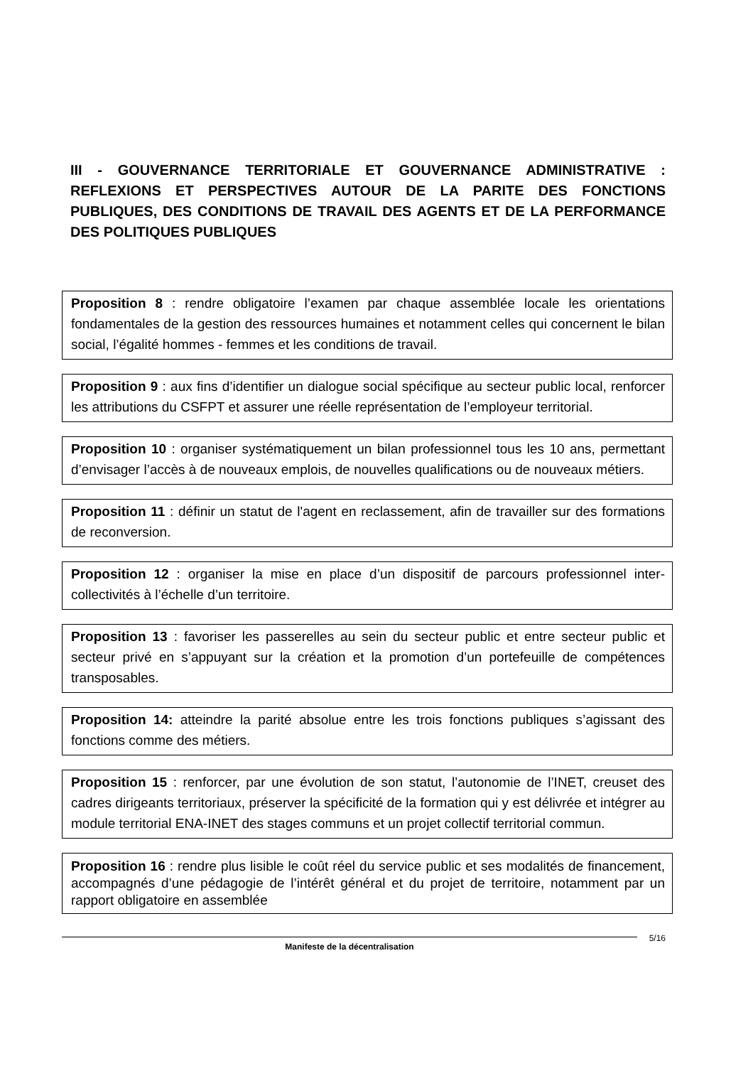III - GOUVERNANCE TERRITORIALE ET GOUVERNANCE ADMINISTRATIVE : REFLEXIONS ET PERSPECTIVES AUTOUR DE LA PARITE DES FONCTIONS PUBLIQUES, DES CONDITIONS DE TRAVAIL DES AGENTS ET DE LA PERFORMANCE DES POLITIQUES PUBLIQUES
Proposition 8 : rendre obligatoire l’examen par chaque assemblée locale les orientations fondamentales de la gestion des ressources humaines et notamment celles qui concernent le bilan social, l’égalité hommes - femmes et les conditions de travail.
Proposition 9 : aux fins d’identifier un dialogue social spécifique au secteur public local, renforcer les attributions du CSFPT et assurer une réelle représentation de l’employeur territorial.
Proposition 10 : organiser systématiquement un bilan professionnel tous les 10 ans, permettant d’envisager l’accès à de nouveaux emplois, de nouvelles qualifications ou de nouveaux métiers.
Proposition 11 : définir un statut de l'agent en reclassement, afin de travailler sur des formations de reconversion.
Proposition 12 : organiser la mise en place d’un dispositif de parcours professionnel inter-collectivités à l’échelle d’un territoire.
Proposition 13 : favoriser les passerelles au sein du secteur public et entre secteur public et secteur privé en s’appuyant sur la création et la promotion d’un portefeuille de compétences transposables.
Proposition 14: atteindre la parité absolue entre les trois fonctions publiques s’agissant des fonctions comme des métiers.
Proposition 15 : renforcer, par une évolution de son statut, l’autonomie de l’INET, creuset des cadres dirigeants territoriaux, préserver la spécificité de la formation qui y est délivrée et intégrer au module territorial ENA-INET des stages communs et un projet collectif territorial commun.
Proposition 16 : rendre plus lisible le coût réel du service public et ses modalités de financement, accompagnés d’une pédagogie de l’intérêt général et du projet de territoire, notamment par un rapport obligatoire en assemblée
Manifeste de la décentralisation
5/16